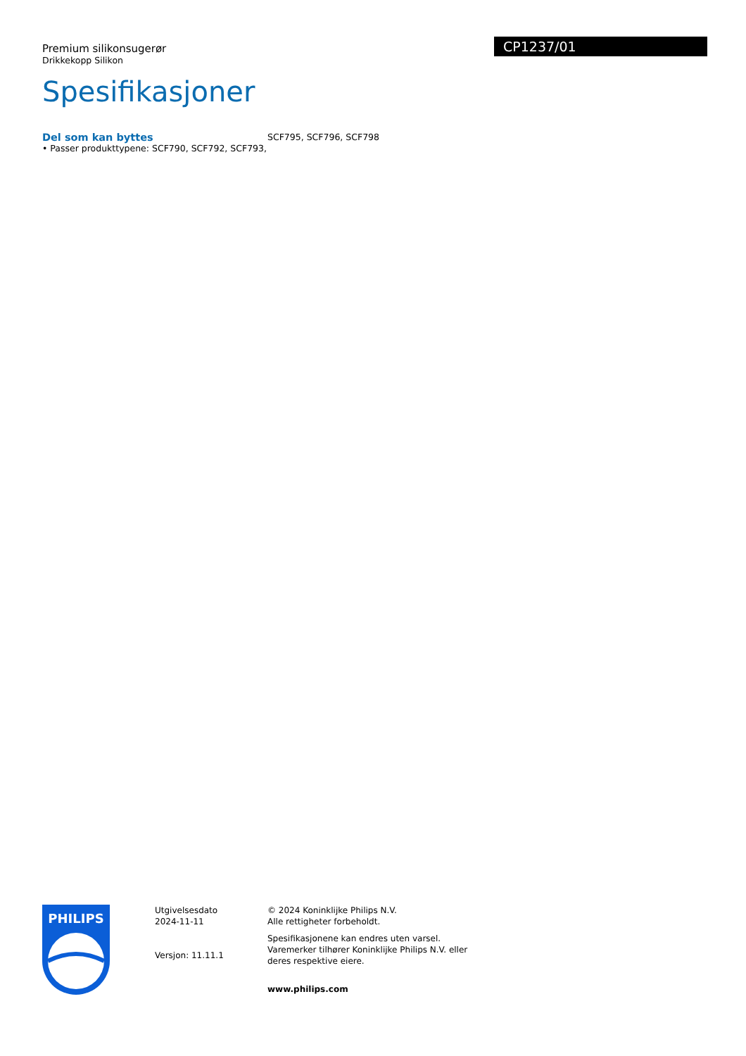CP1237/01
Premium silikonsugerør
Drikkekopp Silikon
Spesifikasjoner
Del som kan byttes
• Passer produkttypene: SCF790, SCF792, SCF793,
SCF795, SCF796, SCF798
PHILIPS
Utgivelsesdato
2024-11-11
Versjon: 11.11.1
© 2024 Koninklijke Philips N.V.
Alle rettigheter forbeholdt.
Spesifikasjonene kan endres uten varsel. Varemerker tilhører Koninklijke Philips N.V. eller deres respektive eiere.
www.philips.com